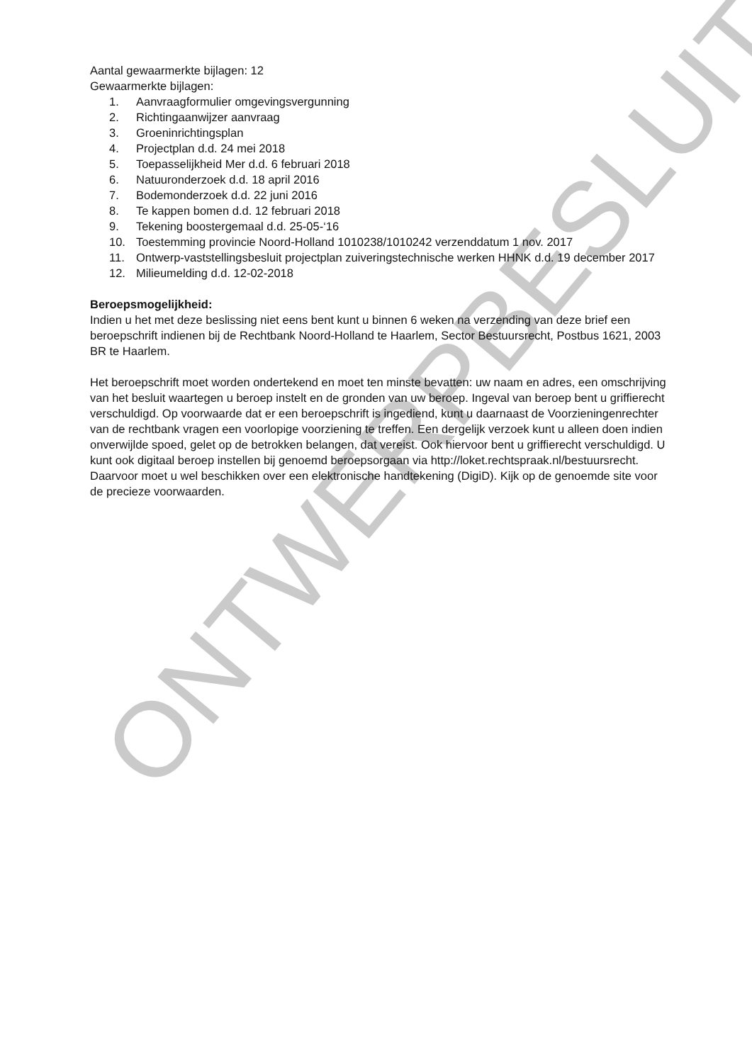ONTWERPBESLUIT
Aantal gewaarmerkte bijlagen: 12
Gewaarmerkte bijlagen:
1. Aanvraagformulier omgevingsvergunning
2. Richtingaanwijzer aanvraag
3. Groeninrichtingsplan
4. Projectplan d.d. 24 mei 2018
5. Toepasselijkheid Mer d.d. 6 februari 2018
6. Natuuronderzoek d.d. 18 april 2016
7. Bodemonderzoek d.d. 22 juni 2016
8. Te kappen bomen d.d. 12 februari 2018
9. Tekening boostergemaal d.d. 25-05-‘16
10. Toestemming provincie Noord-Holland 1010238/1010242 verzenddatum 1 nov. 2017
11. Ontwerp-vaststellingsbesluit projectplan zuiveringstechnische werken HHNK d.d. 19 december 2017
12. Milieumelding d.d. 12-02-2018
Beroepsmogelijkheid:
Indien u het met deze beslissing niet eens bent kunt u binnen 6 weken na verzending van deze brief een beroepschrift indienen bij de Rechtbank Noord-Holland te Haarlem, Sector Bestuursrecht, Postbus 1621, 2003 BR te Haarlem.
Het beroepschrift moet worden ondertekend en moet ten minste bevatten: uw naam en adres, een omschrijving van het besluit waartegen u beroep instelt en de gronden van uw beroep. Ingeval van beroep bent u griffierecht verschuldigd. Op voorwaarde dat er een beroepschrift is ingediend, kunt u daarnaast de Voorzieningenrechter van de rechtbank vragen een voorlopige voorziening te treffen. Een dergelijk verzoek kunt u alleen doen indien onverwijlde spoed, gelet op de betrokken belangen, dat vereist. Ook hiervoor bent u griffierecht verschuldigd. U kunt ook digitaal beroep instellen bij genoemd beroepsorgaan via http://loket.rechtspraak.nl/bestuursrecht. Daarvoor moet u wel beschikken over een elektronische handtekening (DigiD). Kijk op de genoemde site voor de precieze voorwaarden.